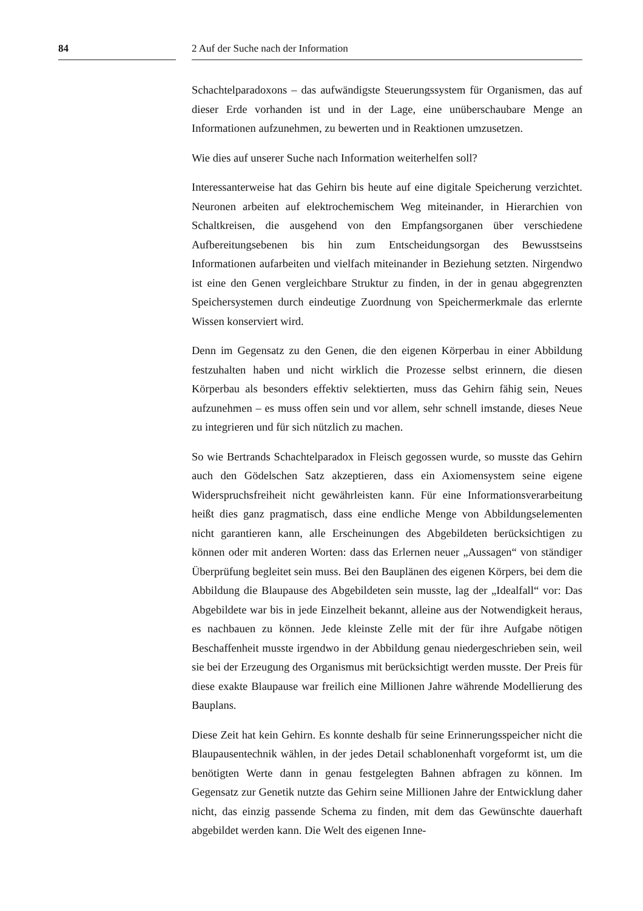84 2 Auf der Suche nach der Information
Schachtelparadoxons – das aufwändigste Steuerungssystem für Organismen, das auf dieser Erde vorhanden ist und in der Lage, eine unüberschaubare Menge an Informationen aufzunehmen, zu bewerten und in Reaktionen umzusetzen.
Wie dies auf unserer Suche nach Information weiterhelfen soll?
Interessanterweise hat das Gehirn bis heute auf eine digitale Speicherung verzichtet. Neuronen arbeiten auf elektrochemischem Weg miteinander, in Hierarchien von Schaltkreisen, die ausgehend von den Empfangsorganen über verschiedene Aufbereitungsebenen bis hin zum Entscheidungsorgan des Bewusstseins Informationen aufarbeiten und vielfach miteinander in Beziehung setzten. Nirgendwo ist eine den Genen vergleichbare Struktur zu finden, in der in genau abgegrenzten Speichersystemen durch eindeutige Zuordnung von Speichermerkmale das erlernte Wissen konserviert wird.
Denn im Gegensatz zu den Genen, die den eigenen Körperbau in einer Abbildung festzuhalten haben und nicht wirklich die Prozesse selbst erinnern, die diesen Körperbau als besonders effektiv selektierten, muss das Gehirn fähig sein, Neues aufzunehmen – es muss offen sein und vor allem, sehr schnell imstande, dieses Neue zu integrieren und für sich nützlich zu machen.
So wie Bertrands Schachtelparadox in Fleisch gegossen wurde, so musste das Gehirn auch den Gödelschen Satz akzeptieren, dass ein Axiomensystem seine eigene Widerspruchsfreiheit nicht gewährleisten kann. Für eine Informationsverarbeitung heißt dies ganz pragmatisch, dass eine endliche Menge von Abbildungselementen nicht garantieren kann, alle Erscheinungen des Abgebildeten berücksichtigen zu können oder mit anderen Worten: dass das Erlernen neuer „Aussagen“ von ständiger Überprüfung begleitet sein muss. Bei den Bauplänen des eigenen Körpers, bei dem die Abbildung die Blaupause des Abgebildeten sein musste, lag der „Idealfall“ vor: Das Abgebildete war bis in jede Einzelheit bekannt, alleine aus der Notwendigkeit heraus, es nachbauen zu können. Jede kleinste Zelle mit der für ihre Aufgabe nötigen Beschaffenheit musste irgendwo in der Abbildung genau niedergeschrieben sein, weil sie bei der Erzeugung des Organismus mit berücksichtigt werden musste. Der Preis für diese exakte Blaupause war freilich eine Millionen Jahre währende Modellierung des Bauplans.
Diese Zeit hat kein Gehirn. Es konnte deshalb für seine Erinnerungsspeicher nicht die Blaupausentechnik wählen, in der jedes Detail schablonenhaft vorgeformt ist, um die benötigten Werte dann in genau festgelegten Bahnen abfragen zu können. Im Gegensatz zur Genetik nutzte das Gehirn seine Millionen Jahre der Entwicklung daher nicht, das einzig passende Schema zu finden, mit dem das Gewünschte dauerhaft abgebildet werden kann. Die Welt des eigenen Inne-